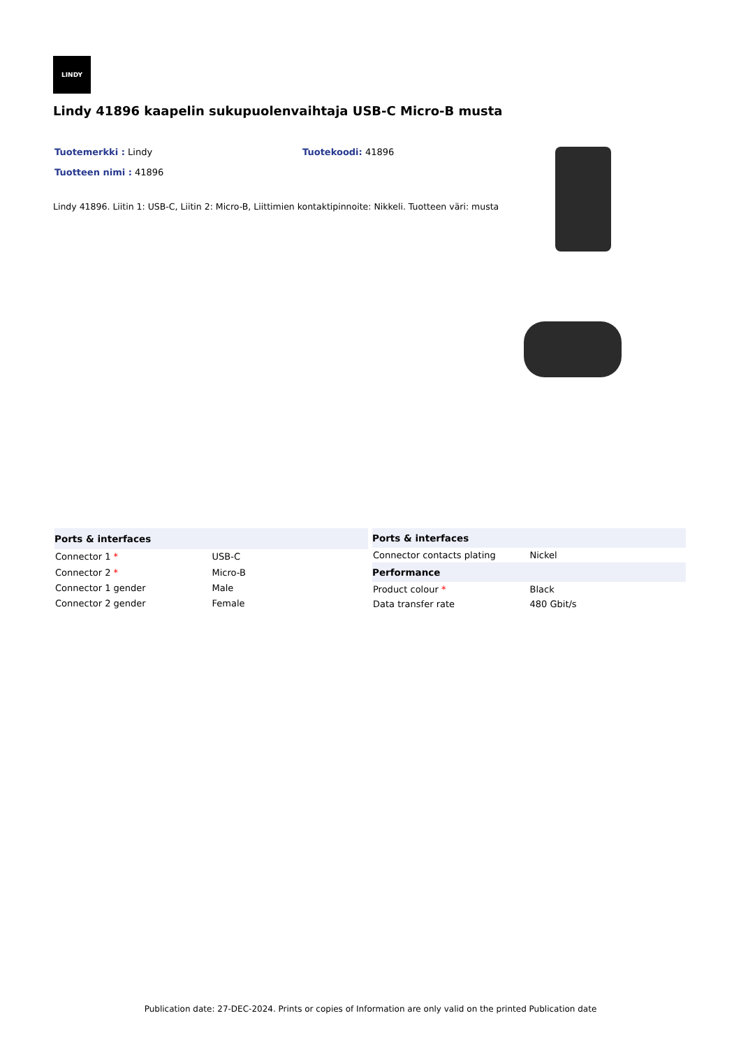LINDY
Lindy 41896 kaapelin sukupuolenvaihtaja USB-C Micro-B musta
Tuotemerkki : Lindy Tuotekoodi: 41896 Tuotteen nimi : 41896
Lindy 41896. Liitin 1: USB-C, Liitin 2: Micro-B, Liittimien kontaktipinnoite: Nikkeli. Tuotteen väri: musta
| Ports & interfaces | |
| --- | --- |
| Connector 1 * | USB-C |
| Connector 2 * | Micro-B |
| Connector 1 gender | Male |
| Connector 2 gender | Female |
| Ports & interfaces | |
| --- | --- |
| Connector contacts plating | Nickel |
| Performance | |
| Product colour * | Black |
| Data transfer rate | 480 Gbit/s |
Publication date: 27-DEC-2024. Prints or copies of Information are only valid on the printed Publication date